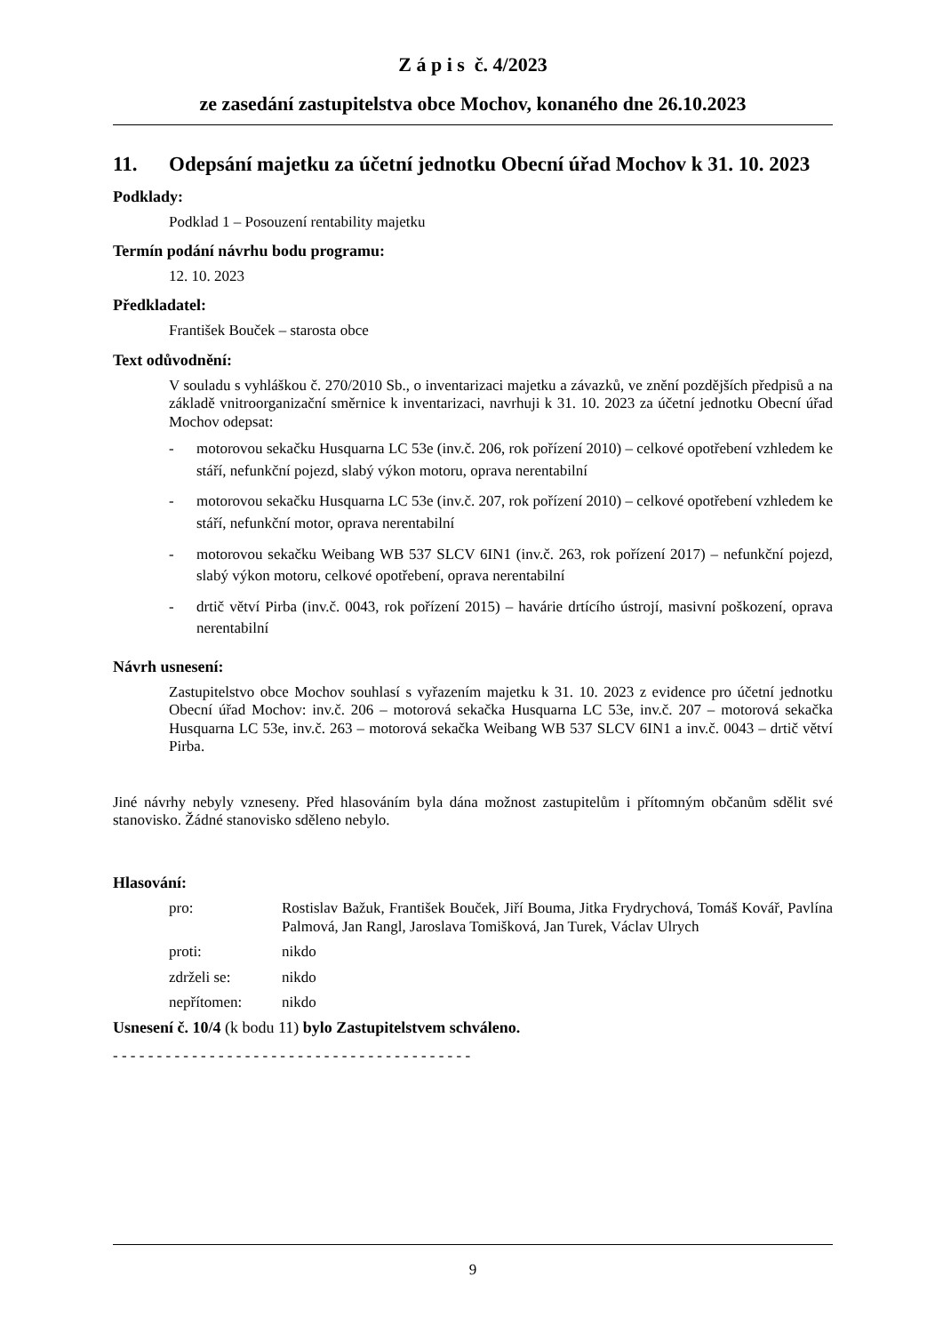Z á p i s č. 4/2023
ze zasedání zastupitelstva obce Mochov, konaného dne 26.10.2023
11. Odepsání majetku za účetní jednotku Obecní úřad Mochov k 31. 10. 2023
Podklady:
Podklad 1 – Posouzení rentability majetku
Termín podání návrhu bodu programu:
12. 10. 2023
Předkladatel:
František Bouček – starosta obce
Text odůvodnění:
V souladu s vyhláškou č. 270/2010 Sb., o inventarizaci majetku a závazků, ve znění pozdějších předpisů a na základě vnitroorganizační směrnice k inventarizaci, navrhuji k 31. 10. 2023 za účetní jednotku Obecní úřad Mochov odepsat:
- motorovou sekačku Husquarna LC 53e (inv.č. 206, rok pořízení 2010) – celkové opotřebení vzhledem ke stáří, nefunkční pojezd, slabý výkon motoru, oprava nerentabilní
- motorovou sekačku Husquarna LC 53e (inv.č. 207, rok pořízení 2010) – celkové opotřebení vzhledem ke stáří, nefunkční motor, oprava nerentabilní
- motorovou sekačku Weibang WB 537 SLCV 6IN1 (inv.č. 263, rok pořízení 2017) – nefunkční pojezd, slabý výkon motoru, celkové opotřebení, oprava nerentabilní
- drtič větví Pirba (inv.č. 0043, rok pořízení 2015) – havárie drtícího ústrojí, masivní poškození, oprava nerentabilní
Návrh usnesení:
Zastupitelstvo obce Mochov souhlasí s vyřazením majetku k 31. 10. 2023 z evidence pro účetní jednotku Obecní úřad Mochov: inv.č. 206 – motorová sekačka Husquarna LC 53e, inv.č. 207 – motorová sekačka Husquarna LC 53e, inv.č. 263 – motorová sekačka Weibang WB 537 SLCV 6IN1 a inv.č. 0043 – drtič větví Pirba.
Jiné návrhy nebyly vzneseny. Před hlasováním byla dána možnost zastupitelům i přítomným občanům sdělit své stanovisko. Žádné stanovisko sděleno nebylo.
Hlasování:
| pro: | Rostislav Bažuk, František Bouček, Jiří Bouma, Jitka Frydrychová, Tomáš Kovář, Pavlína Palmová, Jan Rangl, Jaroslava Tomišková, Jan Turek, Václav Ulrych |
| proti: | nikdo |
| zdrželi se: | nikdo |
| nepřítomen: | nikdo |
Usnesení č. 10/4 (k bodu 11) bylo Zastupitelstvem schváleno.
- - - - - - - - - - - - - - - - - - - - - - - - - - - - - - - - - - - - - - - - -
9